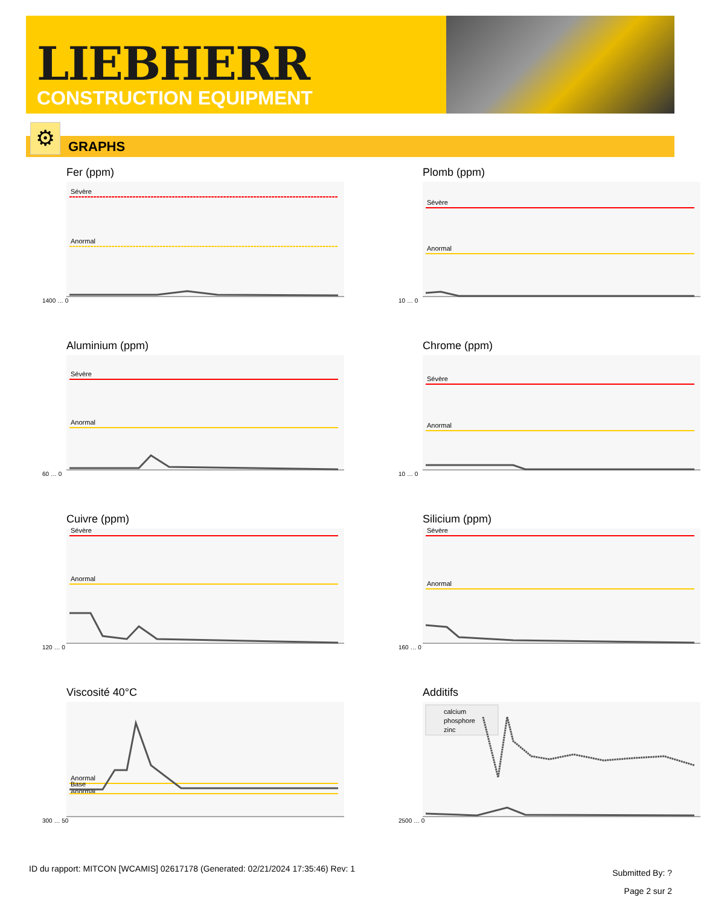LIEBHERR
CONSTRUCTION EQUIPMENT
GRAPHS ⚙
Fer (ppm)
Sévère
Anormal
1400 … 0
Plomb (ppm)
Sévère
Anormal
10 … 0
Aluminium (ppm)
Sévère
Anormal
60 … 0
Chrome (ppm)
Sévère
Anormal
10 … 0
Cuivre (ppm)
Sévère
Anormal
120 … 0
Silicium (ppm)
Sévère
Anormal
160 … 0
Viscosité 40°C
Anormal
Base
Anormal
300 … 50
Additifs
calcium
phosphore
zinc
2500 … 0
ID du rapport: MITCON [WCAMIS] 02617178 (Generated: 02/21/2024 17:35:46) Rev: 1
Submitted By: ?
Page 2 sur 2